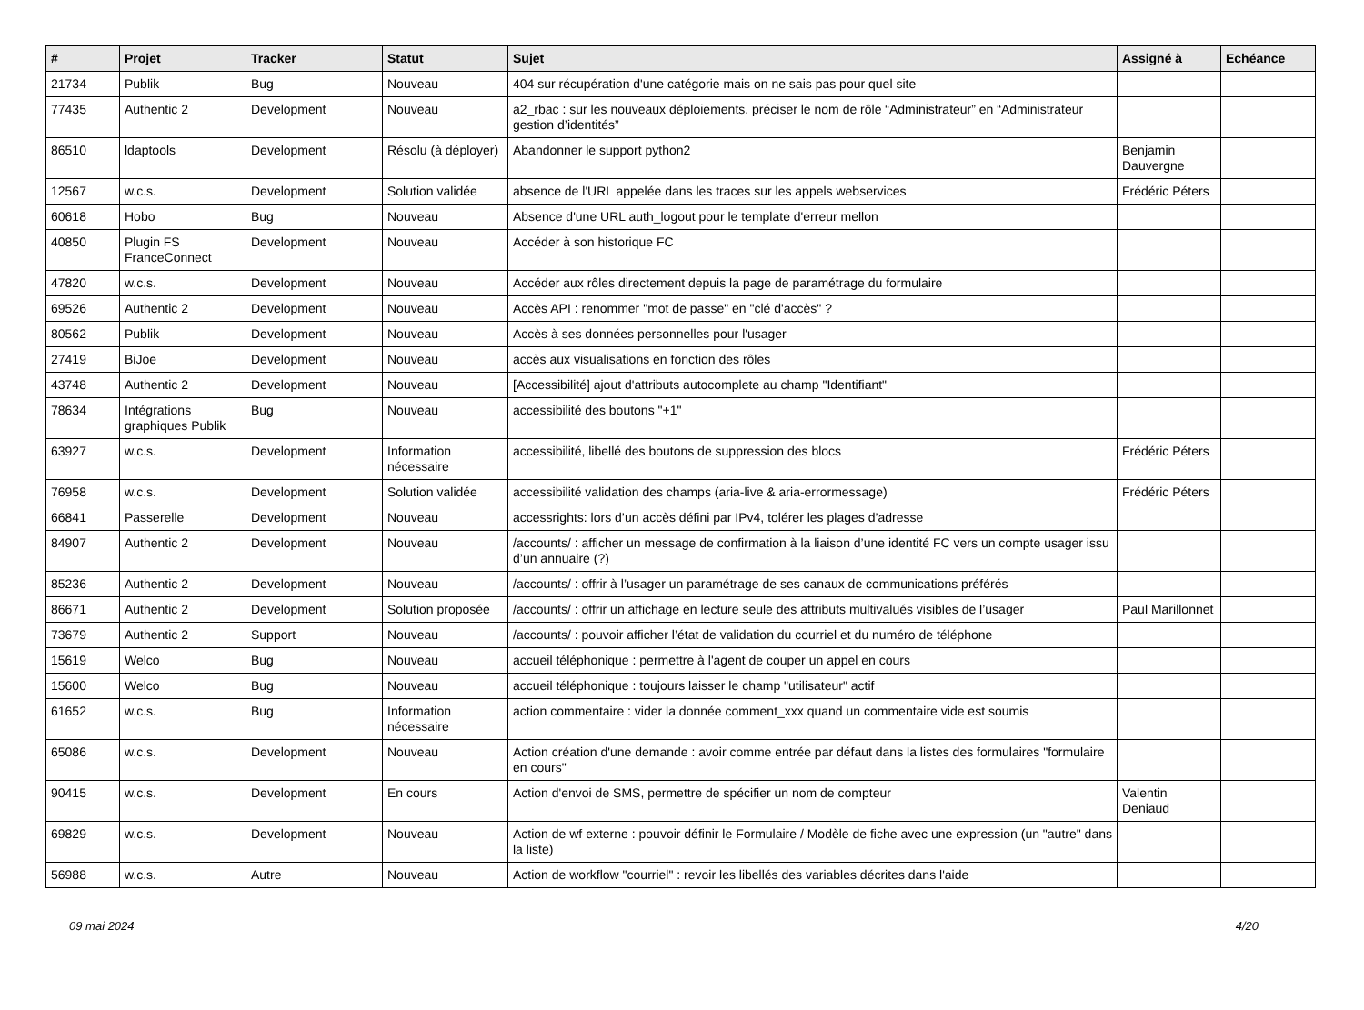| # | Projet | Tracker | Statut | Sujet | Assigné à | Echéance |
| --- | --- | --- | --- | --- | --- | --- |
| 21734 | Publik | Bug | Nouveau | 404 sur récupération d'une catégorie mais on ne sais pas pour quel site | | |
| 77435 | Authentic 2 | Development | Nouveau | a2_rbac : sur les nouveaux déploiements, préciser le nom de rôle “Administrateur” en “Administrateur gestion d’identités” | | |
| 86510 | ldaptools | Development | Résolu (à déployer) | Abandonner le support python2 | Benjamin Dauvergne | |
| 12567 | w.c.s. | Development | Solution validée | absence de l'URL appelée dans les traces sur les appels webservices | Frédéric Péters | |
| 60618 | Hobo | Bug | Nouveau | Absence d'une URL auth_logout pour le template d'erreur mellon | | |
| 40850 | Plugin FS FranceConnect | Development | Nouveau | Accéder à son historique FC | | |
| 47820 | w.c.s. | Development | Nouveau | Accéder aux rôles directement depuis la page de paramétrage du formulaire | | |
| 69526 | Authentic 2 | Development | Nouveau | Accès API : renommer "mot de passe" en "clé d'accès" ? | | |
| 80562 | Publik | Development | Nouveau | Accès à ses données personnelles pour l'usager | | |
| 27419 | BiJoe | Development | Nouveau | accès aux visualisations en fonction des rôles | | |
| 43748 | Authentic 2 | Development | Nouveau | [Accessibilité] ajout d'attributs autocomplete au champ "Identifiant" | | |
| 78634 | Intégrations graphiques Publik | Bug | Nouveau | accessibilité des boutons "+1" | | |
| 63927 | w.c.s. | Development | Information nécessaire | accessibilité, libellé des boutons de suppression des blocs | Frédéric Péters | |
| 76958 | w.c.s. | Development | Solution validée | accessibilité validation des champs (aria-live & aria-errormessage) | Frédéric Péters | |
| 66841 | Passerelle | Development | Nouveau | accessrights: lors d’un accès défini par IPv4, tolérer les plages d’adresse | | |
| 84907 | Authentic 2 | Development | Nouveau | /accounts/ : afficher un message de confirmation à la liaison d’une identité FC vers un compte usager issu d’un annuaire (?) | | |
| 85236 | Authentic 2 | Development | Nouveau | /accounts/ : offrir à l’usager un paramétrage de ses canaux de communications préférés | | |
| 86671 | Authentic 2 | Development | Solution proposée | /accounts/ : offrir un affichage en lecture seule des attributs multivalués visibles de l’usager | Paul Marillonnet | |
| 73679 | Authentic 2 | Support | Nouveau | /accounts/ : pouvoir afficher l’état de validation du courriel et du numéro de téléphone | | |
| 15619 | Welco | Bug | Nouveau | accueil téléphonique : permettre à l'agent de couper un appel en cours | | |
| 15600 | Welco | Bug | Nouveau | accueil téléphonique : toujours laisser le champ "utilisateur" actif | | |
| 61652 | w.c.s. | Bug | Information nécessaire | action commentaire : vider la donnée comment_xxx quand un commentaire vide est soumis | | |
| 65086 | w.c.s. | Development | Nouveau | Action création d'une demande : avoir comme entrée par défaut dans la listes des formulaires "formulaire en cours" | | |
| 90415 | w.c.s. | Development | En cours | Action d'envoi de SMS, permettre de spécifier un nom de compteur | Valentin Deniaud | |
| 69829 | w.c.s. | Development | Nouveau | Action de wf externe : pouvoir définir le Formulaire / Modèle de fiche avec une expression (un "autre" dans la liste) | | |
| 56988 | w.c.s. | Autre | Nouveau | Action de workflow "courriel" : revoir les libellés des variables décrites dans l'aide | | |
09 mai 2024 4/20